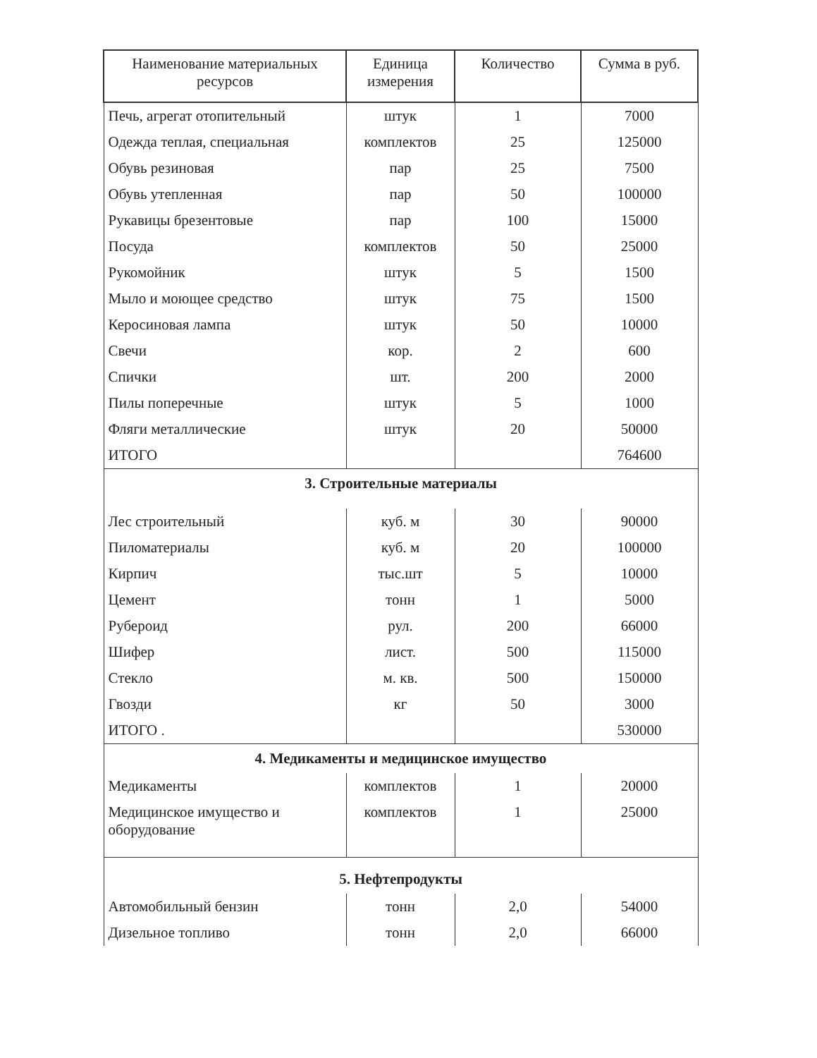| Наименование материальных ресурсов | Единица измерения | Количество | Сумма в руб. |
| --- | --- | --- | --- |
| Печь, агрегат отопительный | штук | 1 | 7000 |
| Одежда теплая, специальная | комплектов | 25 | 125000 |
| Обувь резиновая | пар | 25 | 7500 |
| Обувь утепленная | пар | 50 | 100000 |
| Рукавицы брезентовые | пар | 100 | 15000 |
| Посуда | комплектов | 50 | 25000 |
| Рукомойник | штук | 5 | 1500 |
| Мыло и моющее средство | штук | 75 | 1500 |
| Керосиновая лампа | штук | 50 | 10000 |
| Свечи | кор. | 2 | 600 |
| Спички | шт. | 200 | 2000 |
| Пилы поперечные | штук | 5 | 1000 |
| Фляги металлические | штук | 20 | 50000 |
| ИТОГО | | | 764600 |
| 3. Строительные материалы | | | |
| Лес строительный | куб. м | 30 | 90000 |
| Пиломатериалы | куб. м | 20 | 100000 |
| Кирпич | тыс.шт | 5 | 10000 |
| Цемент | тонн | 1 | 5000 |
| Рубероид | рул. | 200 | 66000 |
| Шифер | лист. | 500 | 115000 |
| Стекло | м. кв. | 500 | 150000 |
| Гвозди | кг | 50 | 3000 |
| ИТОГО . | | | 530000 |
| 4. Медикаменты и медицинское имущество | | | |
| Медикаменты | комплектов | 1 | 20000 |
| Медицинское имущество и оборудование | комплектов | 1 | 25000 |
| 5. Нефтепродукты | | | |
| Автомобильный бензин | тонн | 2,0 | 54000 |
| Дизельное топливо | тонн | 2,0 | 66000 |